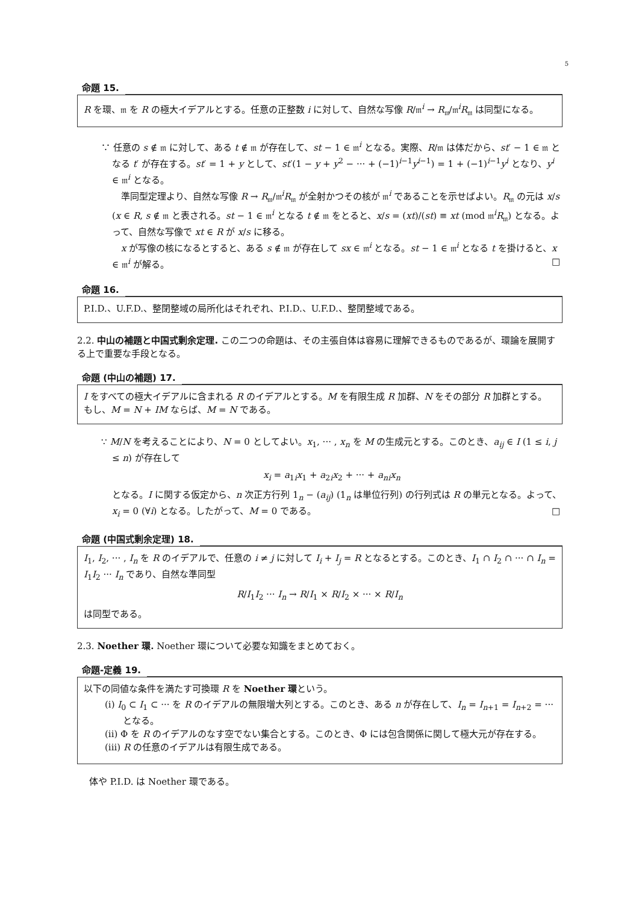5
命題 15.
R を環、𝔪 を R の極大イデアルとする。任意の正整数 i に対して、自然な写像 R/𝔪<sup>i</sup> → R<sub>𝔪</sub>/𝔪<sup>i</sup>R<sub>𝔪</sub> は同型になる。
∵ 任意の s ∉ 𝔪 に対して、ある t ∉ 𝔪 が存在して、st − 1 ∈ 𝔪<sup>i</sup> となる。実際、R/𝔪 は体だから、st′ − 1 ∈ 𝔪 となる t′ が存在する。st′ = 1 + y として、st′(1 − y + y<sup>2</sup> − ··· + (−1)<sup>i−1</sup>y<sup>i−1</sup>) = 1 + (−1)<sup>i−1</sup>y<sup>i</sup> となり、y<sup>i</sup> ∈ 𝔪<sup>i</sup> となる。
　準同型定理より、自然な写像 R → R<sub>𝔪</sub>/𝔪<sup>i</sup>R<sub>𝔪</sub> が全射かつその核が 𝔪<sup>i</sup> であることを示せばよい。R<sub>𝔪</sub> の元は x/s (x ∈ R, s ∉ 𝔪 と表される。st − 1 ∈ 𝔪<sup>i</sup> となる t ∉ 𝔪 をとると、x/s = (xt)/(st) ≡ xt (mod 𝔪<sup>i</sup>R<sub>𝔪</sub>) となる。よって、自然な写像で xt ∈ R が x/s に移る。
　x が写像の核になるとすると、ある s ∉ 𝔪 が存在して sx ∈ 𝔪<sup>i</sup> となる。st − 1 ∈ 𝔪<sup>i</sup> となる t を掛けると、x ∈ 𝔪<sup>i</sup> が解る。 □
命題 16.
P.I.D.、U.F.D.、整閉整域の局所化はそれぞれ、P.I.D.、U.F.D.、整閉整域である。
2.2. 中山の補題と中国式剰余定理. この二つの命題は、その主張自体は容易に理解できるものであるが、環論を展開する上で重要な手段となる。
命題 (中山の補題) 17.
I をすべての極大イデアルに含まれる R のイデアルとする。M を有限生成 R 加群、N をその部分 R 加群とする。もし、M = N + IM ならば、M = N である。
∵ M/N を考えることにより、N = 0 としてよい。x<sub>1</sub>, ··· , x<sub>n</sub> を M の生成元とする。このとき、a<sub>ij</sub> ∈ I (1 ≤ i, j ≤ n) が存在して
x<sub>i</sub> = a<sub>1i</sub>x<sub>1</sub> + a<sub>2i</sub>x<sub>2</sub> + ··· + a<sub>ni</sub>x<sub>n</sub>
となる。I に関する仮定から、n 次正方行列 1<sub>n</sub> − (a<sub>ij</sub>) (1<sub>n</sub> は単位行列) の行列式は R の単元となる。よって、x<sub>i</sub> = 0 (∀i) となる。したがって、M = 0 である。 □
命題 (中国式剰余定理) 18.
I<sub>1</sub>, I<sub>2</sub>, ··· , I<sub>n</sub> を R のイデアルで、任意の i ≠ j に対して I<sub>i</sub> + I<sub>j</sub> = R となるとする。このとき、I<sub>1</sub> ∩ I<sub>2</sub> ∩ ··· ∩ I<sub>n</sub> = I<sub>1</sub>I<sub>2</sub> ··· I<sub>n</sub> であり、自然な準同型
R/I<sub>1</sub>I<sub>2</sub> ··· I<sub>n</sub> → R/I<sub>1</sub> × R/I<sub>2</sub> × ··· × R/I<sub>n</sub>
は同型である。
2.3. Noether 環. Noether 環について必要な知識をまとめておく。
命題-定義 19.
以下の同値な条件を満たす可換環 R を Noether 環という。
(i) I<sub>0</sub> ⊂ I<sub>1</sub> ⊂ ··· を R のイデアルの無限増大列とする。このとき、ある n が存在して、I<sub>n</sub> = I<sub>n+1</sub> = I<sub>n+2</sub> = ··· となる。
(ii) Φ を R のイデアルのなす空でない集合とする。このとき、Φ には包含関係に関して極大元が存在する。
(iii) R の任意のイデアルは有限生成である。
体や P.I.D. は Noether 環である。